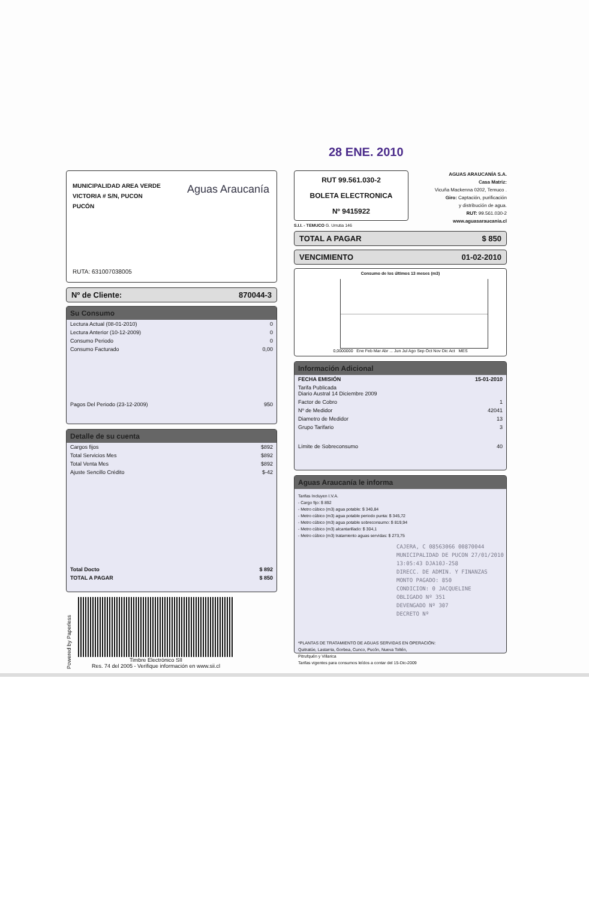28 ENE. 2010
MUNICIPALIDAD AREA VERDE
VICTORIA # S/N, PUCON
PUCÓN
Aguas Araucanía
RUTA: 631007038005
Nº de Cliente: 870044-3
Su Consumo
| Lectura Actual (08-01-2010) | 0 |
| Lectura Anterior (10-12-2009) | 0 |
| Consumo Periodo | 0 |
| Consumo Facturado | 0,00 |
| Pagos Del Periodo (23-12-2009) | 950 |
Detalle de su cuenta
| Cargos fijos | $892 |
| Total Servicios Mes | $892 |
| Total Venta Mes | $892 |
| Ajuste Sencillo Crédito | $-42 |
| Total Docto | $ 892 |
| TOTAL A PAGAR | $ 850 |
Powered by Paperless
Timbre Electrónico SII
Res. 74 del 2005 - Verifique información en www.sii.cl
RUT 99.561.030-2
BOLETA ELECTRONICA
Nº 9415922
AGUAS ARAUCANÍA S.A.
Casa Matriz:
Vicuña Mackenna 0202, Temuco .
Giro: Captación, purificación
y distribución de agua.
RUT: 99.561.030-2
www.aguasaraucania.cl
S.I.I. - TEMUCO G. Urrutia 146
TOTAL A PAGAR $ 850
VENCIMIENTO 01-02-2010
Consumo de los últimos 13 meses (m3)
0,0000000 Ene Feb Mar Abr ... Jun Jul Ago Sep Oct Nov Dic Act MES
Información Adicional
| FECHA EMISIÓN | 15-01-2010 |
| Tarifa Publicada Diario Austral 14 Diciembre 2009 | |
| Factor de Cobro | 1 |
| Nº de Medidor | 42041 |
| Diametro de Medidor | 13 |
| Grupo Tarifario | 3 |
| Límite de Sobreconsumo | 40 |
Aguas Araucanía le informa
Tarifas Incluyen I.V.A.
- Cargo fijo: $ 892
- Metro cúbico (m3) agua potable: $ 340,84
- Metro cúbico (m3) agua potable periodo punta: $ 345,72
- Metro cúbico (m3) agua potable sobreconsumo: $ 819,94
- Metro cúbico (m3) alcantarillado: $ 304,1
- Metro cúbico (m3) tratamiento aguas servidas: $ 273,75
CAJERA, C 08563066 00870044
MUNICIPALIDAD DE PUCON 27/01/2010 13:05:43 DJA10J-258
DIRECC. DE ADMIN. Y FINANZAS MONTO PAGADO: 850
CONDICION: 0 JACQUELINE
OBLIGADO Nº 351
DEVENGADO Nº 307
DECRETO Nº
*PLANTAS DE TRATAMIENTO DE AGUAS SERVIDAS EN OPERACIÓN:
Quitratúe, Lastarria, Gorbea, Cunco, Pucón, Nueva Toltén,
Pitrufquén y Villarica
Tarifas vigentes para consumos leídos a contar del 15-Dic-2009